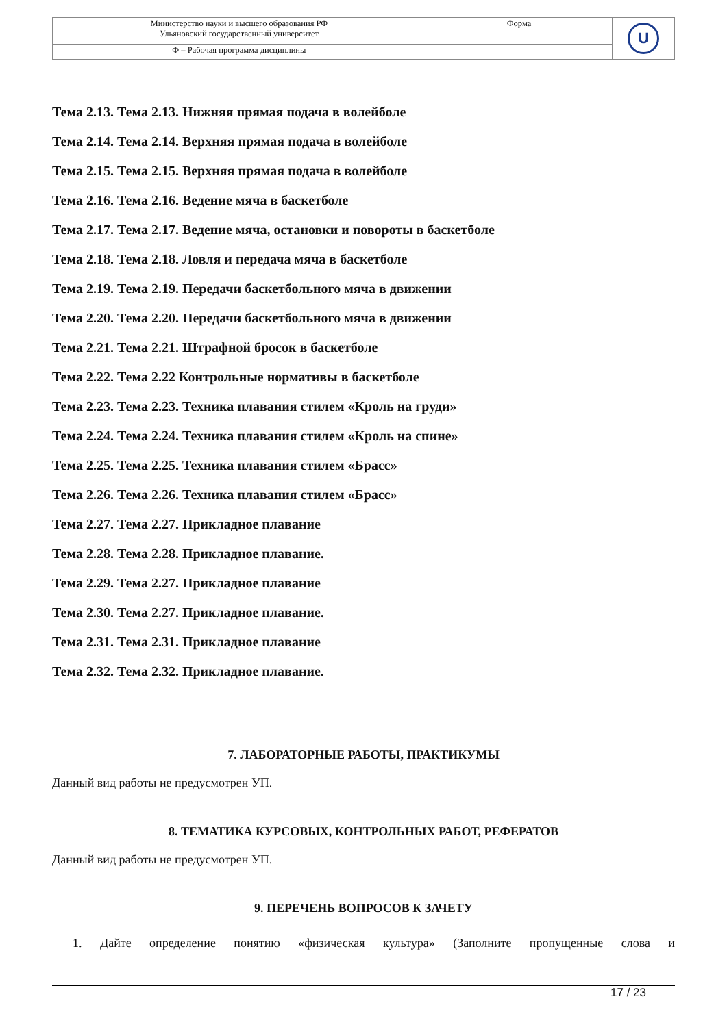| Министерство науки и высшего образования РФ Ульяновский государственный университет | Форма | U |
| Ф – Рабочая программа дисциплины | | |
Тема 2.13. Тема 2.13. Нижняя прямая подача в волейболе
Тема 2.14. Тема 2.14. Верхняя прямая подача в волейболе
Тема 2.15. Тема 2.15. Верхняя прямая подача в волейболе
Тема 2.16. Тема 2.16. Ведение мяча в баскетболе
Тема 2.17. Тема 2.17. Ведение мяча, остановки и повороты в баскетболе
Тема 2.18. Тема 2.18. Ловля и передача мяча в баскетболе
Тема 2.19. Тема 2.19. Передачи баскетбольного мяча в движении
Тема 2.20. Тема 2.20. Передачи баскетбольного мяча в движении
Тема 2.21. Тема 2.21. Штрафной бросок в баскетболе
Тема 2.22. Тема 2.22 Контрольные нормативы в баскетболе
Тема 2.23. Тема 2.23. Техника плавания стилем «Кроль на груди»
Тема 2.24. Тема 2.24. Техника плавания стилем «Кроль на спине»
Тема 2.25. Тема 2.25. Техника плавания стилем «Брасс»
Тема 2.26. Тема 2.26. Техника плавания стилем «Брасс»
Тема 2.27. Тема 2.27. Прикладное плавание
Тема 2.28. Тема 2.28. Прикладное плавание.
Тема 2.29. Тема 2.27. Прикладное плавание
Тема 2.30. Тема 2.27. Прикладное плавание.
Тема 2.31. Тема 2.31. Прикладное плавание
Тема 2.32. Тема 2.32. Прикладное плавание.
7. ЛАБОРАТОРНЫЕ РАБОТЫ, ПРАКТИКУМЫ
Данный вид работы не предусмотрен УП.
8. ТЕМАТИКА КУРСОВЫХ, КОНТРОЛЬНЫХ РАБОТ, РЕФЕРАТОВ
Данный вид работы не предусмотрен УП.
9. ПЕРЕЧЕНЬ ВОПРОСОВ К ЗАЧЕТУ
1. Дайте определение понятию «физическая культура» (Заполните пропущенные слова и
17 / 23